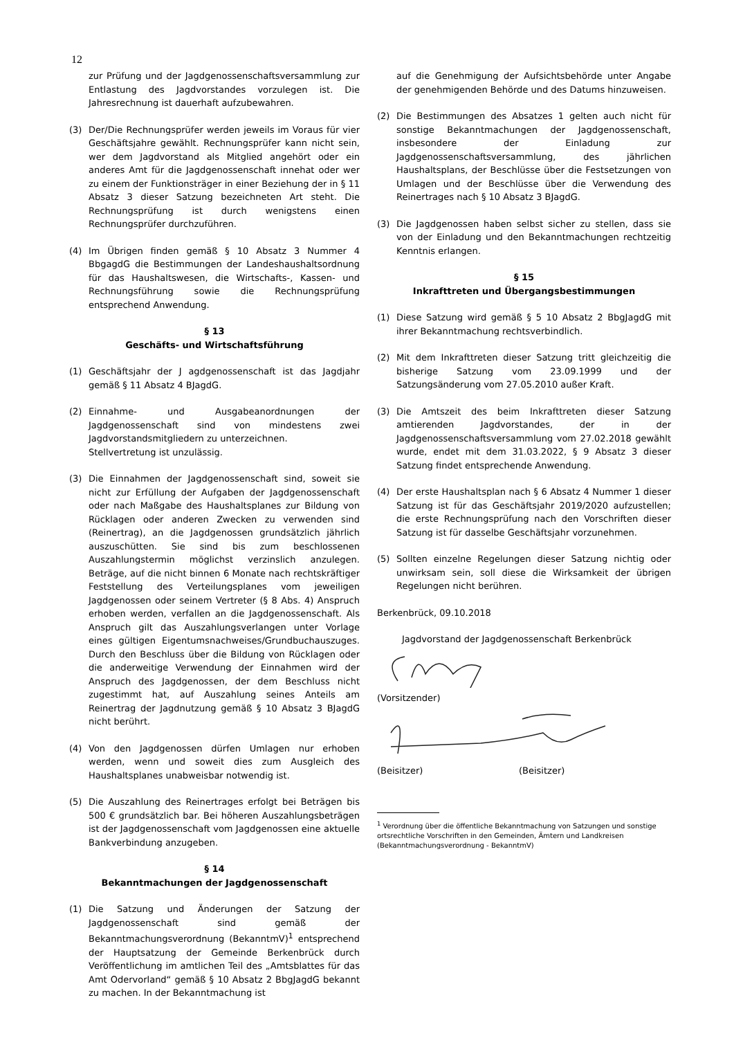12
zur Prüfung und der Jagdgenossenschaftsversammlung zur Entlastung des Jagdvorstandes vorzulegen ist. Die Jahresrechnung ist dauerhaft aufzubewahren.
(3) Der/Die Rechnungsprüfer werden jeweils im Voraus für vier Geschäftsjahre gewählt. Rechnungsprüfer kann nicht sein, wer dem Jagdvorstand als Mitglied angehört oder ein anderes Amt für die Jagdgenossenschaft innehat oder wer zu einem der Funktionsträger in einer Beziehung der in § 11 Absatz 3 dieser Satzung bezeichneten Art steht. Die Rechnungsprüfung ist durch wenigstens einen Rechnungsprüfer durchzuführen.
(4) Im Übrigen finden gemäß § 10 Absatz 3 Nummer 4 BbgagdG die Bestimmungen der Landeshaushaltsordnung für das Haushaltswesen, die Wirtschafts-, Kassen- und Rechnungsführung sowie die Rechnungsprüfung entsprechend Anwendung.
§ 13
Geschäfts- und Wirtschaftsführung
(1) Geschäftsjahr der J agdgenossenschaft ist das Jagdjahr gemäß § 11 Absatz 4 BJagdG.
(2) Einnahme- und Ausgabeanordnungen der Jagdgenossenschaft sind von mindestens zwei Jagdvorstandsmitgliedern zu unterzeichnen.
Stellvertretung ist unzulässig.
(3) Die Einnahmen der Jagdgenossenschaft sind, soweit sie nicht zur Erfüllung der Aufgaben der Jagdgenossenschaft oder nach Maßgabe des Haushaltsplanes zur Bildung von Rücklagen oder anderen Zwecken zu verwenden sind (Reinertrag), an die Jagdgenossen grundsätzlich jährlich auszuschütten. Sie sind bis zum beschlossenen Auszahlungstermin möglichst verzinslich anzulegen. Beträge, auf die nicht binnen 6 Monate nach rechtskräftiger Feststellung des Verteilungsplanes vom jeweiligen Jagdgenossen oder seinem Vertreter (§ 8 Abs. 4) Anspruch erhoben werden, verfallen an die Jagdgenossenschaft. Als Anspruch gilt das Auszahlungsverlangen unter Vorlage eines gültigen Eigentumsnachweises/Grundbuchauszuges. Durch den Beschluss über die Bildung von Rücklagen oder die anderweitige Verwendung der Einnahmen wird der Anspruch des Jagdgenossen, der dem Beschluss nicht zugestimmt hat, auf Auszahlung seines Anteils am Reinertrag der Jagdnutzung gemäß § 10 Absatz 3 BJagdG nicht berührt.
(4) Von den Jagdgenossen dürfen Umlagen nur erhoben werden, wenn und soweit dies zum Ausgleich des Haushaltsplanes unabweisbar notwendig ist.
(5) Die Auszahlung des Reinertrages erfolgt bei Beträgen bis 500 € grundsätzlich bar. Bei höheren Auszahlungsbeträgen ist der Jagdgenossenschaft vom Jagdgenossen eine aktuelle Bankverbindung anzugeben.
§ 14
Bekanntmachungen der Jagdgenossenschaft
(1) Die Satzung und Änderungen der Satzung der Jagdgenossenschaft sind gemäß der Bekanntmachungsverordnung (BekanntmV)<sup>1</sup> entsprechend der Hauptsatzung der Gemeinde Berkenbrück durch Veröffentlichung im amtlichen Teil des „Amtsblattes für das Amt Odervorland“ gemäß § 10 Absatz 2 BbgJagdG bekannt zu machen. In der Bekanntmachung ist
auf die Genehmigung der Aufsichtsbehörde unter Angabe der genehmigenden Behörde und des Datums hinzuweisen.
(2) Die Bestimmungen des Absatzes 1 gelten auch nicht für sonstige Bekanntmachungen der Jagdgenossenschaft, insbesondere der Einladung zur Jagdgenossenschaftsversammlung, des jährlichen Haushaltsplans, der Beschlüsse über die Festsetzungen von Umlagen und der Beschlüsse über die Verwendung des Reinertrages nach § 10 Absatz 3 BJagdG.
(3) Die Jagdgenossen haben selbst sicher zu stellen, dass sie von der Einladung und den Bekanntmachungen rechtzeitig Kenntnis erlangen.
§ 15
Inkrafttreten und Übergangsbestimmungen
(1) Diese Satzung wird gemäß § 5 10 Absatz 2 BbgJagdG mit ihrer Bekanntmachung rechtsverbindlich.
(2) Mit dem Inkrafttreten dieser Satzung tritt gleichzeitig die bisherige Satzung vom 23.09.1999 und der Satzungsänderung vom 27.05.2010 außer Kraft.
(3) Die Amtszeit des beim Inkrafttreten dieser Satzung amtierenden Jagdvorstandes, der in der Jagdgenossenschaftsversammlung vom 27.02.2018 gewählt wurde, endet mit dem 31.03.2022, § 9 Absatz 3 dieser Satzung findet entsprechende Anwendung.
(4) Der erste Haushaltsplan nach § 6 Absatz 4 Nummer 1 dieser Satzung ist für das Geschäftsjahr 2019/2020 aufzustellen; die erste Rechnungsprüfung nach den Vorschriften dieser Satzung ist für dasselbe Geschäftsjahr vorzunehmen.
(5) Sollten einzelne Regelungen dieser Satzung nichtig oder unwirksam sein, soll diese die Wirksamkeit der übrigen Regelungen nicht berühren.
Berkenbrück, 09.10.2018
Jagdvorstand der Jagdgenossenschaft Berkenbrück
(Vorsitzender)
(Beisitzer) (Beisitzer)
<sup>1</sup> Verordnung über die öffentliche Bekanntmachung von Satzungen und sonstige ortsrechtliche Vorschriften in den Gemeinden, Ämtern und Landkreisen (Bekanntmachungsverordnung - BekanntmV)